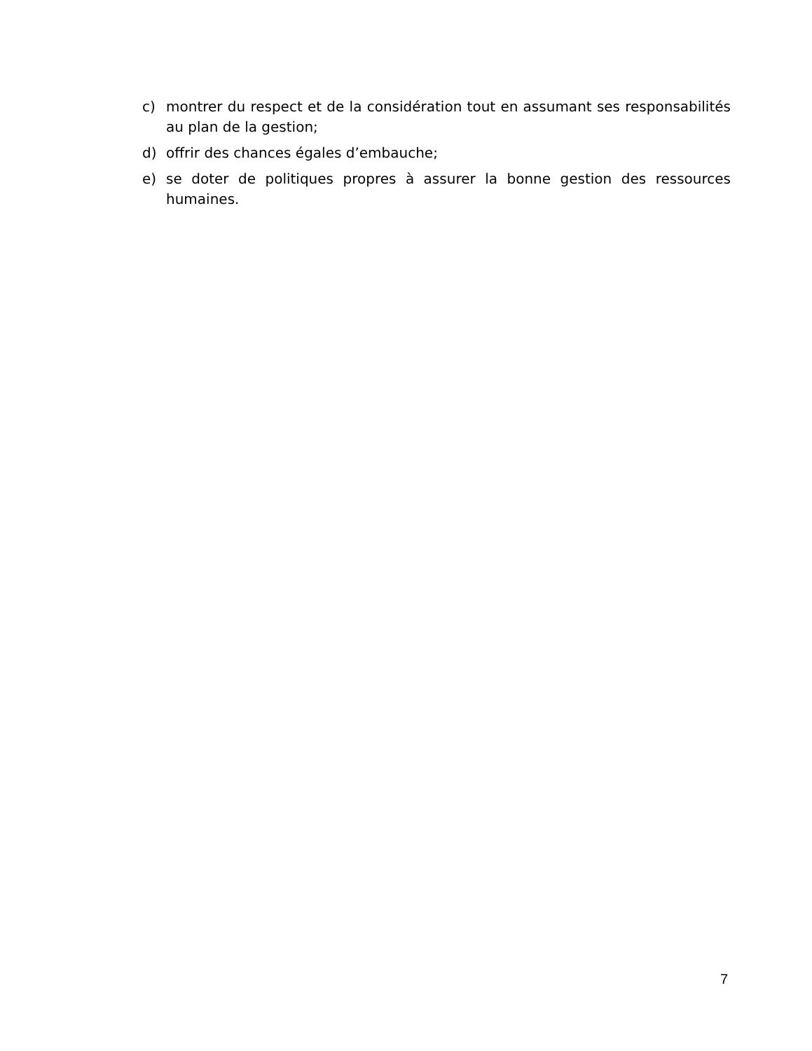c) montrer du respect et de la considération tout en assumant ses responsabilités au plan de la gestion;
d) offrir des chances égales d’embauche;
e) se doter de politiques propres à assurer la bonne gestion des ressources humaines.
7